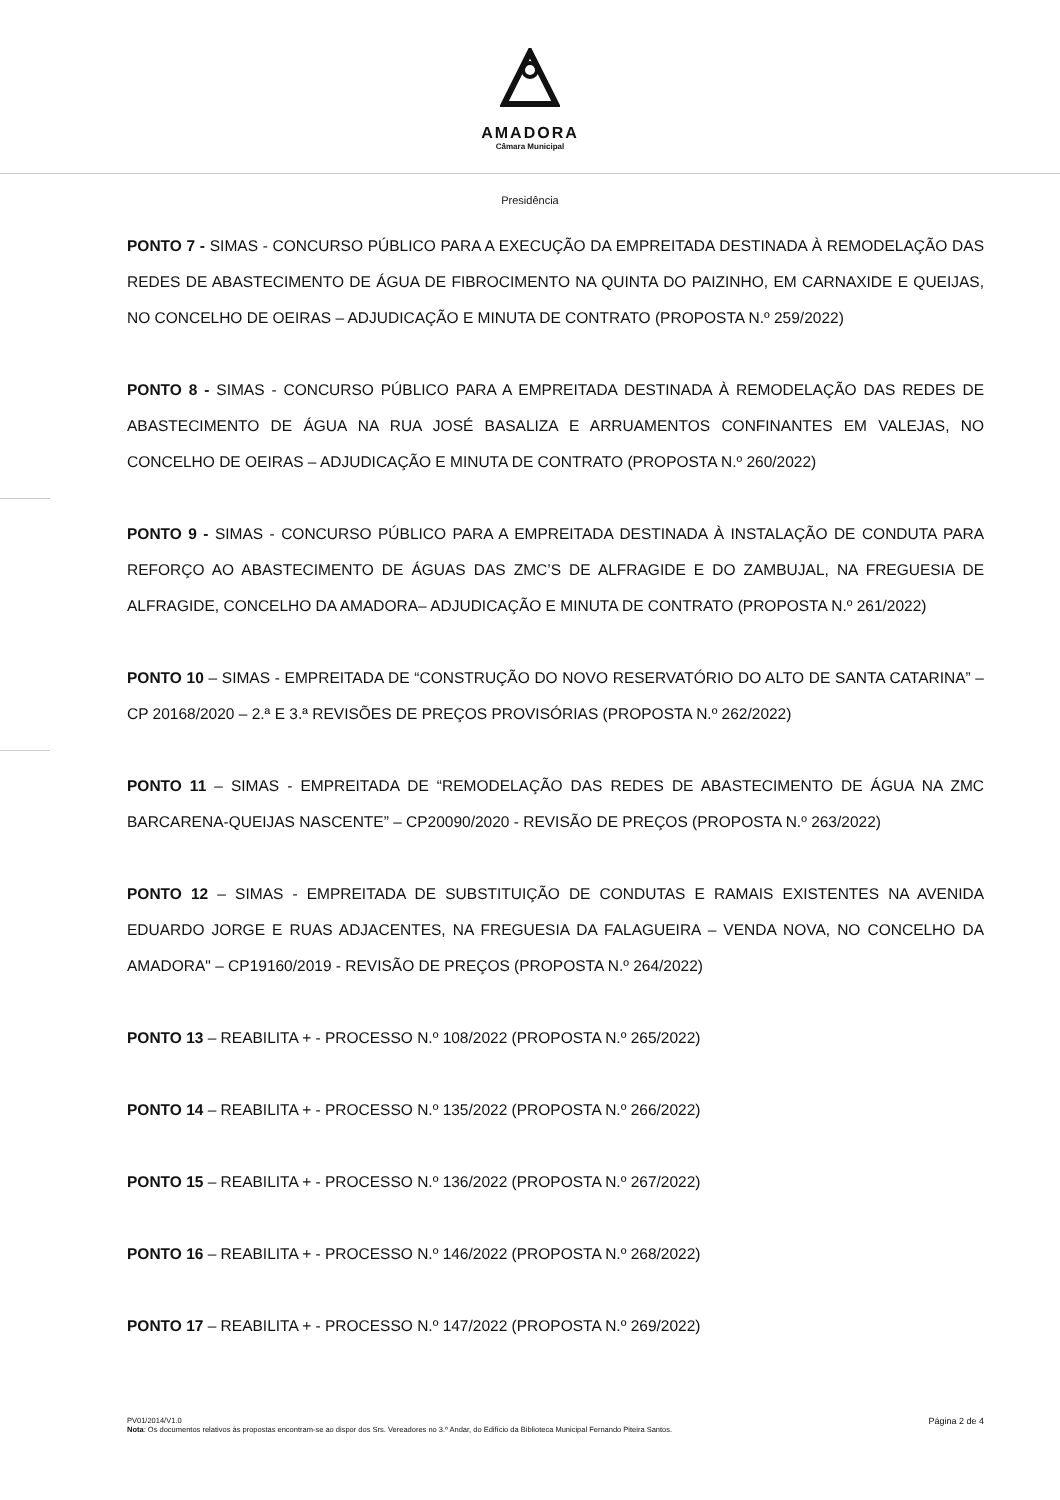AMADORA
Câmara Municipal
Presidência
PONTO 7 - SIMAS - CONCURSO PÚBLICO PARA A EXECUÇÃO DA EMPREITADA DESTINADA À REMODELAÇÃO DAS REDES DE ABASTECIMENTO DE ÁGUA DE FIBROCIMENTO NA QUINTA DO PAIZINHO, EM CARNAXIDE E QUEIJAS, NO CONCELHO DE OEIRAS – ADJUDICAÇÃO E MINUTA DE CONTRATO (PROPOSTA N.º 259/2022)
PONTO 8 - SIMAS - CONCURSO PÚBLICO PARA A EMPREITADA DESTINADA À REMODELAÇÃO DAS REDES DE ABASTECIMENTO DE ÁGUA NA RUA JOSÉ BASALIZA E ARRUAMENTOS CONFINANTES EM VALEJAS, NO CONCELHO DE OEIRAS – ADJUDICAÇÃO E MINUTA DE CONTRATO (PROPOSTA N.º 260/2022)
PONTO 9 - SIMAS - CONCURSO PÚBLICO PARA A EMPREITADA DESTINADA À INSTALAÇÃO DE CONDUTA PARA REFORÇO AO ABASTECIMENTO DE ÁGUAS DAS ZMC’S DE ALFRAGIDE E DO ZAMBUJAL, NA FREGUESIA DE ALFRAGIDE, CONCELHO DA AMADORA– ADJUDICAÇÃO E MINUTA DE CONTRATO (PROPOSTA N.º 261/2022)
PONTO 10 – SIMAS - EMPREITADA DE “CONSTRUÇÃO DO NOVO RESERVATÓRIO DO ALTO DE SANTA CATARINA” – CP 20168/2020 – 2.ª E 3.ª REVISÕES DE PREÇOS PROVISÓRIAS (PROPOSTA N.º 262/2022)
PONTO 11 – SIMAS - EMPREITADA DE “REMODELAÇÃO DAS REDES DE ABASTECIMENTO DE ÁGUA NA ZMC BARCARENA-QUEIJAS NASCENTE” – CP20090/2020 - REVISÃO DE PREÇOS (PROPOSTA N.º 263/2022)
PONTO 12 – SIMAS - EMPREITADA DE SUBSTITUIÇÃO DE CONDUTAS E RAMAIS EXISTENTES NA AVENIDA EDUARDO JORGE E RUAS ADJACENTES, NA FREGUESIA DA FALAGUEIRA – VENDA NOVA, NO CONCELHO DA AMADORA" – CP19160/2019 - REVISÃO DE PREÇOS (PROPOSTA N.º 264/2022)
PONTO 13 – REABILITA + - PROCESSO N.º 108/2022 (PROPOSTA N.º 265/2022)
PONTO 14 – REABILITA + - PROCESSO N.º 135/2022 (PROPOSTA N.º 266/2022)
PONTO 15 – REABILITA + - PROCESSO N.º 136/2022 (PROPOSTA N.º 267/2022)
PONTO 16 – REABILITA + - PROCESSO N.º 146/2022 (PROPOSTA N.º 268/2022)
PONTO 17 – REABILITA + - PROCESSO N.º 147/2022 (PROPOSTA N.º 269/2022)
Página 2 de 4 PV01/2014/V1.0
Nota: Os documentos relativos às propostas encontram-se ao dispor dos Srs. Vereadores no 3.º Andar, do Edifício da Biblioteca Municipal Fernando Piteira Santos.